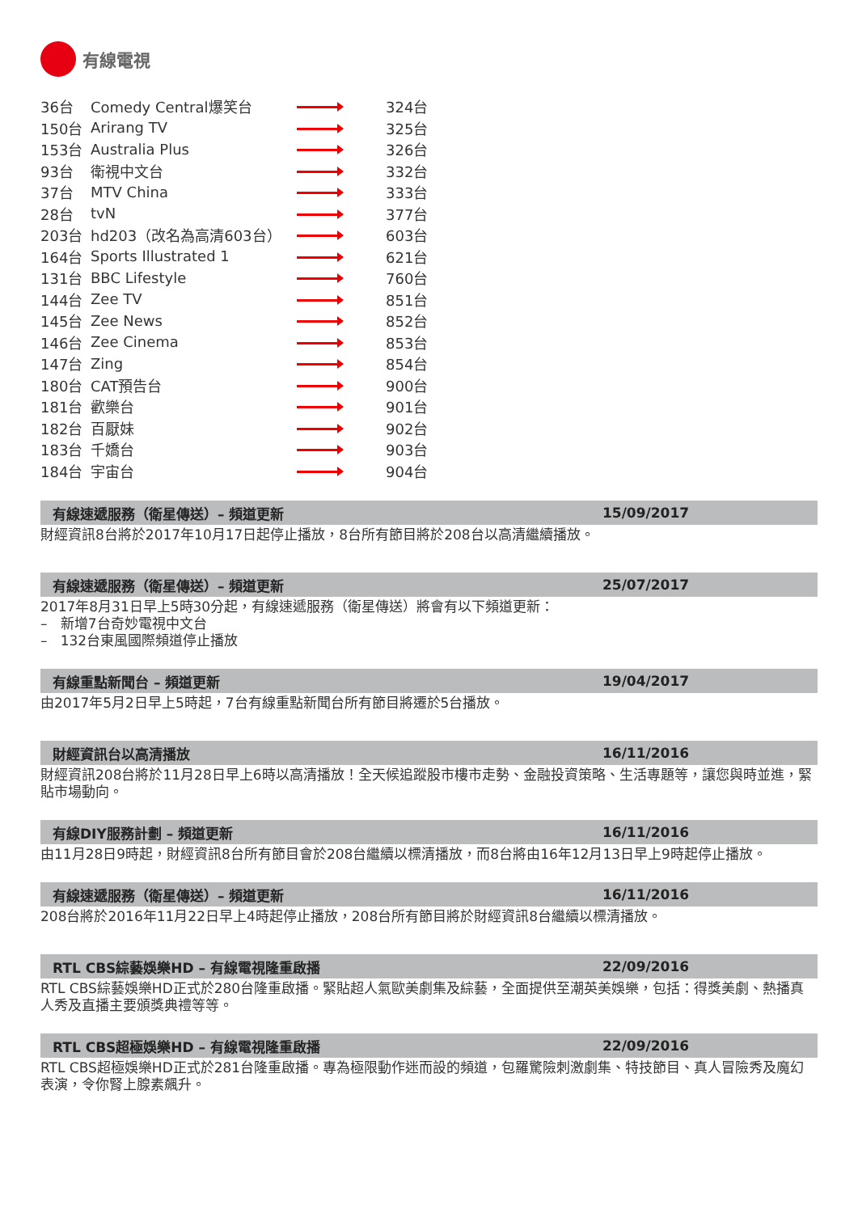有線電視
| 36台 | Comedy Central爆笑台 | | 324台 |
| 150台 | Arirang TV | | 325台 |
| 153台 | Australia Plus | | 326台 |
| 93台 | 衛視中文台 | | 332台 |
| 37台 | MTV China | | 333台 |
| 28台 | tvN | | 377台 |
| 203台 | hd203（改名為高清603台） | | 603台 |
| 164台 | Sports Illustrated 1 | | 621台 |
| 131台 | BBC Lifestyle | | 760台 |
| 144台 | Zee TV | | 851台 |
| 145台 | Zee News | | 852台 |
| 146台 | Zee Cinema | | 853台 |
| 147台 | Zing | | 854台 |
| 180台 | CAT預告台 | | 900台 |
| 181台 | 歡樂台 | | 901台 |
| 182台 | 百厭妹 | | 902台 |
| 183台 | 千嬌台 | | 903台 |
| 184台 | 宇宙台 | | 904台 |
有線速遞服務（衛星傳送）– 頻道更新 15/09/2017
財經資訊8台將於2017年10月17日起停止播放，8台所有節目將於208台以高清繼續播放。
有線速遞服務（衛星傳送）– 頻道更新 25/07/2017
2017年8月31日早上5時30分起，有線速遞服務（衛星傳送）將會有以下頻道更新：
– 新增7台奇妙電視中文台
– 132台東風國際頻道停止播放
有線重點新聞台 – 頻道更新 19/04/2017
由2017年5月2日早上5時起，7台有線重點新聞台所有節目將遷於5台播放。
財經資訊台以高清播放 16/11/2016
財經資訊208台將於11月28日早上6時以高清播放！全天候追蹤股市樓市走勢、金融投資策略、生活專題等，讓您與時並進，緊貼市場動向。
有線DIY服務計劃 – 頻道更新 16/11/2016
由11月28日9時起，財經資訊8台所有節目會於208台繼續以標清播放，而8台將由16年12月13日早上9時起停止播放。
有線速遞服務（衛星傳送）– 頻道更新 16/11/2016
208台將於2016年11月22日早上4時起停止播放，208台所有節目將於財經資訊8台繼續以標清播放。
RTL CBS綜藝娛樂HD – 有線電視隆重啟播 22/09/2016
RTL CBS綜藝娛樂HD正式於280台隆重啟播。緊貼超人氣歐美劇集及綜藝，全面提供至潮英美娛樂，包括：得獎美劇、熱播真人秀及直播主要頒獎典禮等等。
RTL CBS超極娛樂HD – 有線電視隆重啟播 22/09/2016
RTL CBS超極娛樂HD正式於281台隆重啟播。專為極限動作迷而設的頻道，包羅驚險刺激劇集、特技節目、真人冒險秀及魔幻表演，令你腎上腺素飆升。